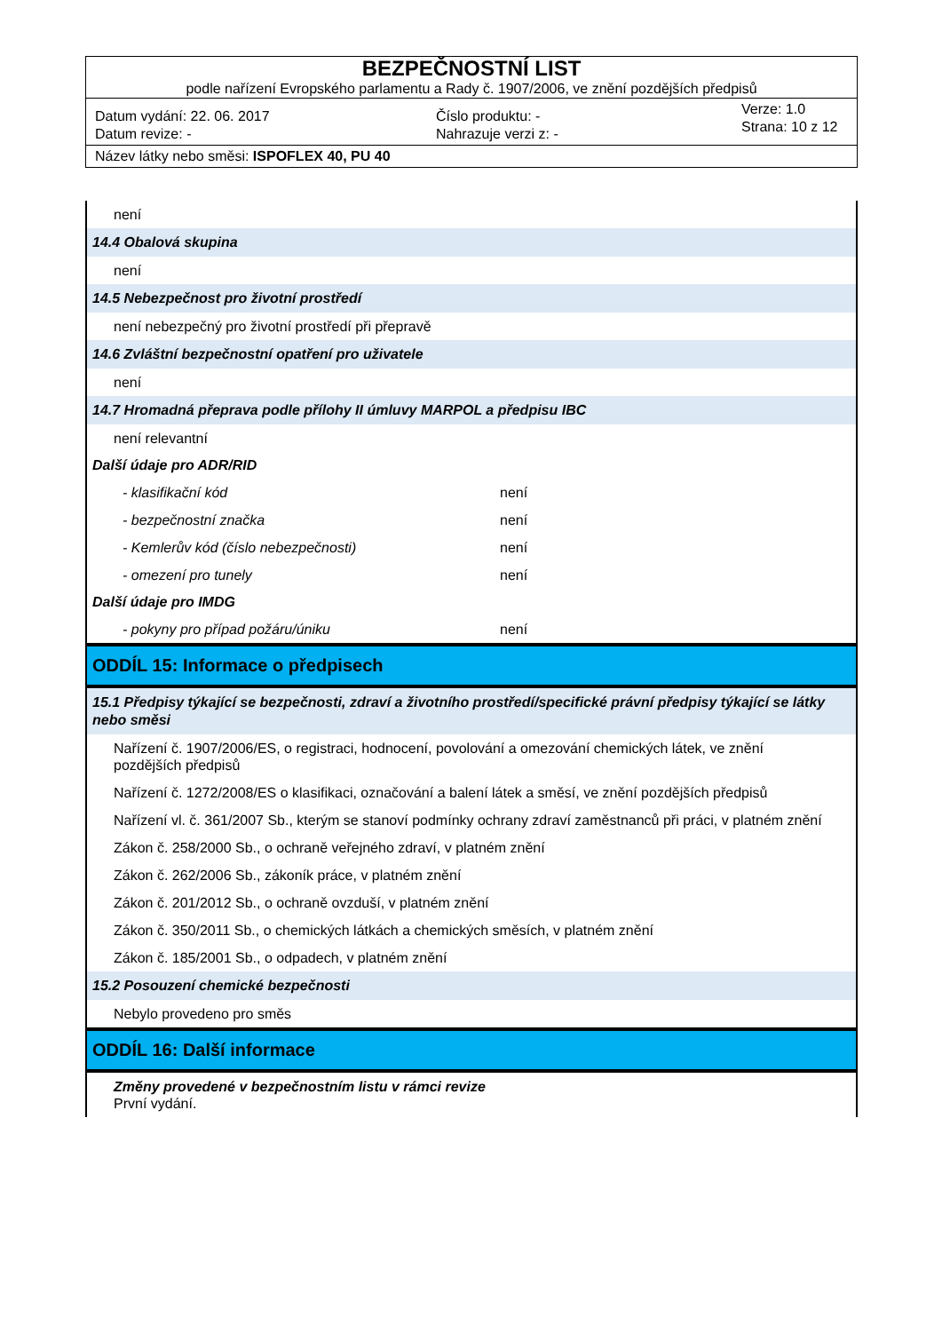BEZPEČNOSTNÍ LIST
podle nařízení Evropského parlamentu a Rady č. 1907/2006, ve znění pozdějších předpisů
Datum vydání: 22. 06. 2017
Datum revize: -
Číslo produktu: -
Nahrazuje verzi z: -
Verze: 1.0
Strana: 10 z 12
Název látky nebo směsi: ISPOFLEX 40, PU 40
není
14.4 Obalová skupina
není
14.5 Nebezpečnost pro životní prostředí
není nebezpečný pro životní prostředí při přepravě
14.6 Zvláštní bezpečnostní opatření pro uživatele
není
14.7 Hromadná přeprava podle přílohy II úmluvy MARPOL a předpisu IBC
není relevantní
Další údaje pro ADR/RID
- klasifikační kód není
- bezpečnostní značka není
- Kemlerův kód (číslo nebezpečnosti) není
- omezení pro tunely není
Další údaje pro IMDG
- pokyny pro případ požáru/úniku není
ODDÍL 15: Informace o předpisech
15.1 Předpisy týkající se bezpečnosti, zdraví a životního prostředí/specifické právní předpisy týkající se látky nebo směsi
Nařízení č. 1907/2006/ES, o registraci, hodnocení, povolování a omezování chemických látek, ve znění pozdějších předpisů
Nařízení č. 1272/2008/ES o klasifikaci, označování a balení látek a směsí, ve znění pozdějších předpisů
Nařízení vl. č. 361/2007 Sb., kterým se stanoví podmínky ochrany zdraví zaměstnanců při práci, v platném znění
Zákon č. 258/2000 Sb., o ochraně veřejného zdraví, v platném znění
Zákon č. 262/2006 Sb., zákoník práce, v platném znění
Zákon č. 201/2012 Sb., o ochraně ovzduší, v platném znění
Zákon č. 350/2011 Sb., o chemických látkách a chemických směsích, v platném znění
Zákon č. 185/2001 Sb., o odpadech, v platném znění
15.2 Posouzení chemické bezpečnosti
Nebylo provedeno pro směs
ODDÍL 16: Další informace
Změny provedené v bezpečnostním listu v rámci revize
První vydání.